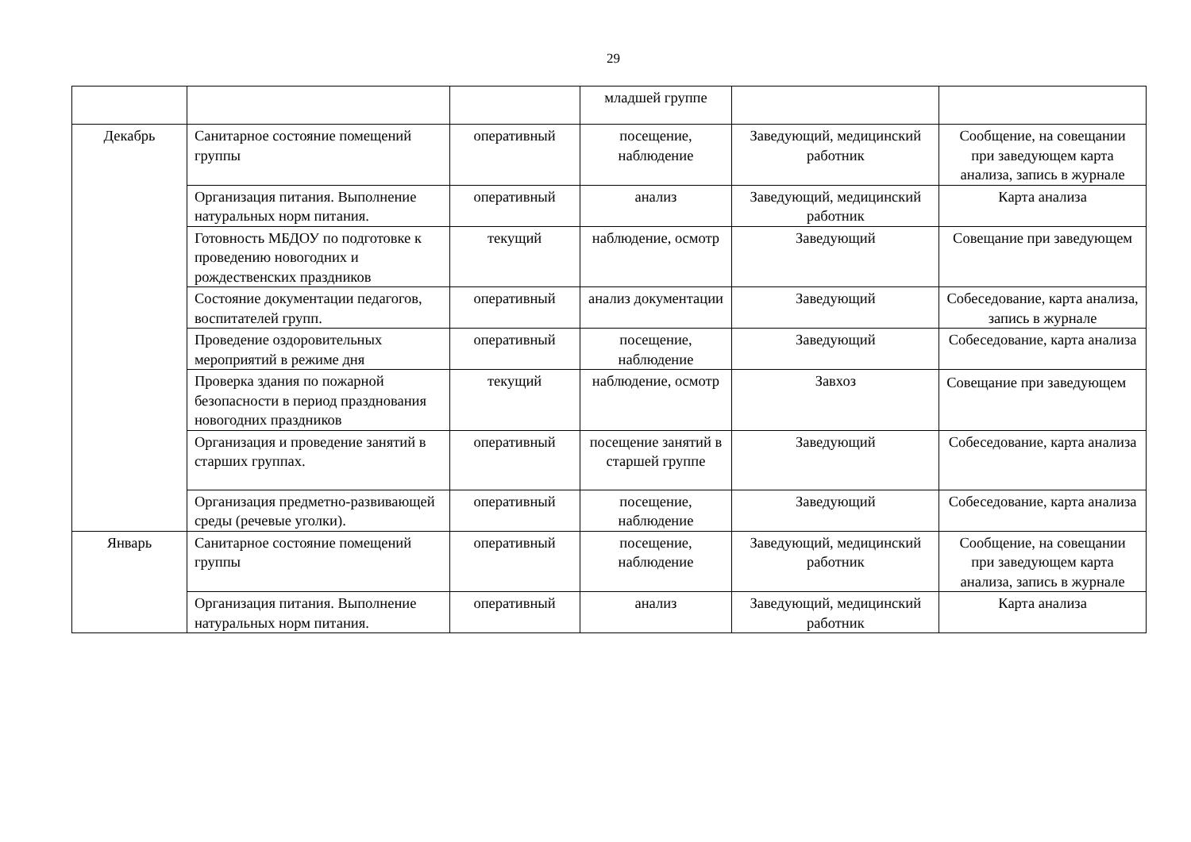29
| | | | младшей группе | | |
| Декабрь | Санитарное состояние помещений группы | оперативный | посещение, наблюдение | Заведующий, медицинский работник | Сообщение, на совещании при заведующем карта анализа, запись в журнале |
| | Организация питания. Выполнение натуральных норм питания. | оперативный | анализ | Заведующий, медицинский работник | Карта анализа |
| | Готовность МБДОУ по подготовке к проведению новогодних и рождественских праздников | текущий | наблюдение, осмотр | Заведующий | Совещание при заведующем |
| | Состояние документации педагогов, воспитателей групп. | оперативный | анализ документации | Заведующий | Собеседование, карта анализа, запись в журнале |
| | Проведение оздоровительных мероприятий в режиме дня | оперативный | посещение, наблюдение | Заведующий | Собеседование, карта анализа |
| | Проверка здания по пожарной безопасности в период празднования новогодних праздников | текущий | наблюдение, осмотр | Завхоз | Совещание при заведующем |
| | Организация и проведение занятий в старших группах. | оперативный | посещение занятий в старшей группе | Заведующий | Собеседование, карта анализа |
| | Организация предметно-развивающей среды (речевые уголки). | оперативный | посещение, наблюдение | Заведующий | Собеседование, карта анализа |
| Январь | Санитарное состояние помещений группы | оперативный | посещение, наблюдение | Заведующий, медицинский работник | Сообщение, на совещании при заведующем карта анализа, запись в журнале |
| | Организация питания. Выполнение натуральных норм питания. | оперативный | анализ | Заведующий, медицинский работник | Карта анализа |